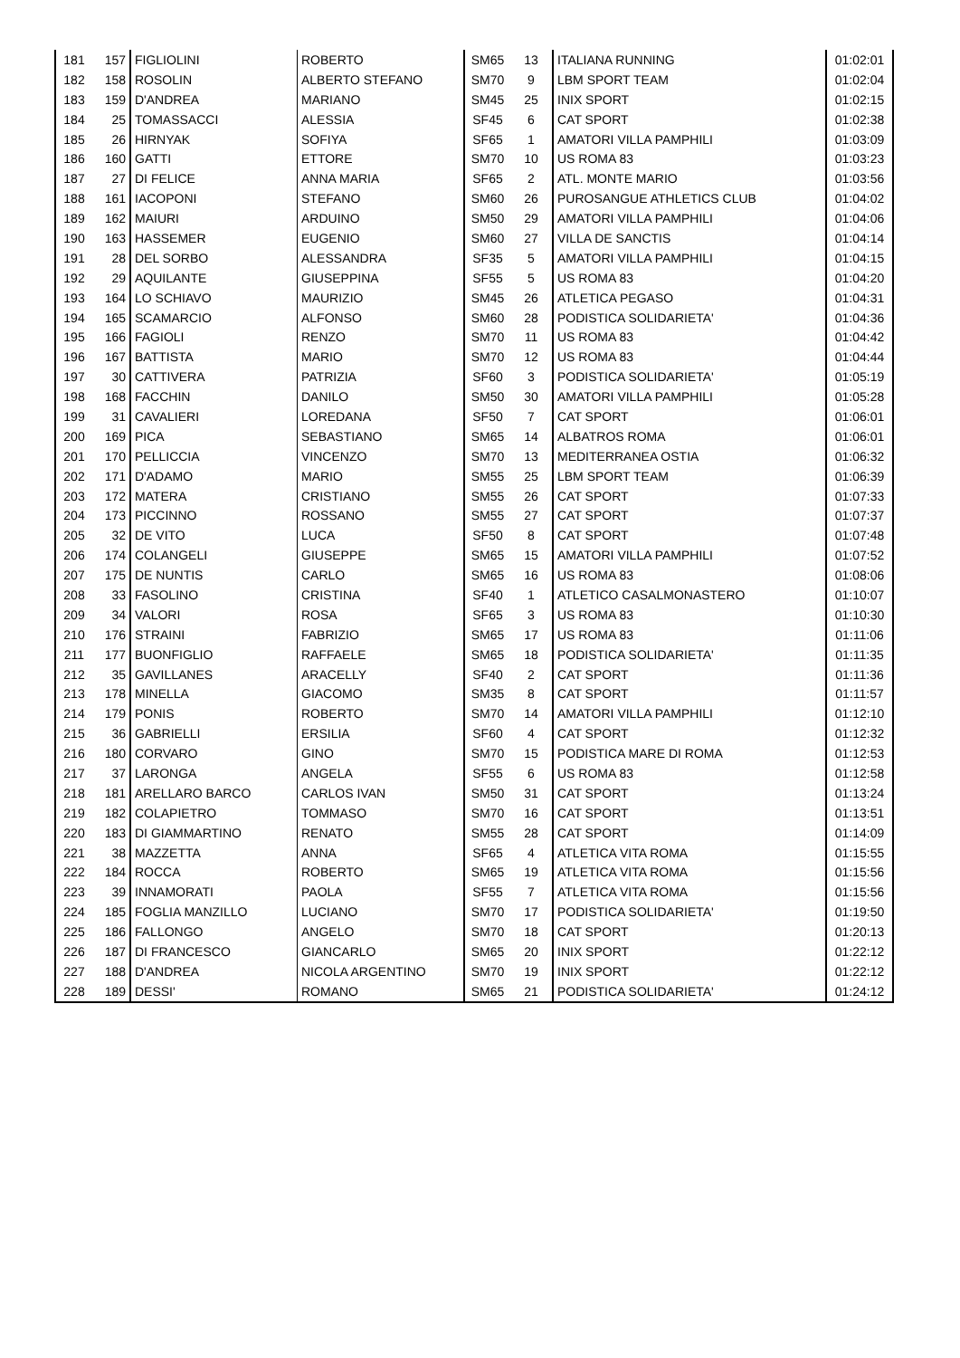| 181 | 157 | FIGLIOLINI | ROBERTO | SM65 | 13 | ITALIANA RUNNING | 01:02:01 |
| 182 | 158 | ROSOLIN | ALBERTO STEFANO | SM70 | 9 | LBM SPORT TEAM | 01:02:04 |
| 183 | 159 | D'ANDREA | MARIANO | SM45 | 25 | INIX SPORT | 01:02:15 |
| 184 | 25 | TOMASSACCI | ALESSIA | SF45 | 6 | CAT SPORT | 01:02:38 |
| 185 | 26 | HIRNYAK | SOFIYA | SF65 | 1 | AMATORI VILLA PAMPHILI | 01:03:09 |
| 186 | 160 | GATTI | ETTORE | SM70 | 10 | US ROMA 83 | 01:03:23 |
| 187 | 27 | DI FELICE | ANNA MARIA | SF65 | 2 | ATL. MONTE MARIO | 01:03:56 |
| 188 | 161 | IACOPONI | STEFANO | SM60 | 26 | PUROSANGUE ATHLETICS CLUB | 01:04:02 |
| 189 | 162 | MAIURI | ARDUINO | SM50 | 29 | AMATORI VILLA PAMPHILI | 01:04:06 |
| 190 | 163 | HASSEMER | EUGENIO | SM60 | 27 | VILLA DE SANCTIS | 01:04:14 |
| 191 | 28 | DEL SORBO | ALESSANDRA | SF35 | 5 | AMATORI VILLA PAMPHILI | 01:04:15 |
| 192 | 29 | AQUILANTE | GIUSEPPINA | SF55 | 5 | US ROMA 83 | 01:04:20 |
| 193 | 164 | LO SCHIAVO | MAURIZIO | SM45 | 26 | ATLETICA PEGASO | 01:04:31 |
| 194 | 165 | SCAMARCIO | ALFONSO | SM60 | 28 | PODISTICA SOLIDARIETA' | 01:04:36 |
| 195 | 166 | FAGIOLI | RENZO | SM70 | 11 | US ROMA 83 | 01:04:42 |
| 196 | 167 | BATTISTA | MARIO | SM70 | 12 | US ROMA 83 | 01:04:44 |
| 197 | 30 | CATTIVERA | PATRIZIA | SF60 | 3 | PODISTICA SOLIDARIETA' | 01:05:19 |
| 198 | 168 | FACCHIN | DANILO | SM50 | 30 | AMATORI VILLA PAMPHILI | 01:05:28 |
| 199 | 31 | CAVALIERI | LOREDANA | SF50 | 7 | CAT SPORT | 01:06:01 |
| 200 | 169 | PICA | SEBASTIANO | SM65 | 14 | ALBATROS ROMA | 01:06:01 |
| 201 | 170 | PELLICCIA | VINCENZO | SM70 | 13 | MEDITERRANEA OSTIA | 01:06:32 |
| 202 | 171 | D'ADAMO | MARIO | SM55 | 25 | LBM SPORT TEAM | 01:06:39 |
| 203 | 172 | MATERA | CRISTIANO | SM55 | 26 | CAT SPORT | 01:07:33 |
| 204 | 173 | PICCINNO | ROSSANO | SM55 | 27 | CAT SPORT | 01:07:37 |
| 205 | 32 | DE VITO | LUCA | SF50 | 8 | CAT SPORT | 01:07:48 |
| 206 | 174 | COLANGELI | GIUSEPPE | SM65 | 15 | AMATORI VILLA PAMPHILI | 01:07:52 |
| 207 | 175 | DE NUNTIS | CARLO | SM65 | 16 | US ROMA 83 | 01:08:06 |
| 208 | 33 | FASOLINO | CRISTINA | SF40 | 1 | ATLETICO CASALMONASTERO | 01:10:07 |
| 209 | 34 | VALORI | ROSA | SF65 | 3 | US ROMA 83 | 01:10:30 |
| 210 | 176 | STRAINI | FABRIZIO | SM65 | 17 | US ROMA 83 | 01:11:06 |
| 211 | 177 | BUONFIGLIO | RAFFAELE | SM65 | 18 | PODISTICA SOLIDARIETA' | 01:11:35 |
| 212 | 35 | GAVILLANES | ARACELLY | SF40 | 2 | CAT SPORT | 01:11:36 |
| 213 | 178 | MINELLA | GIACOMO | SM35 | 8 | CAT SPORT | 01:11:57 |
| 214 | 179 | PONIS | ROBERTO | SM70 | 14 | AMATORI VILLA PAMPHILI | 01:12:10 |
| 215 | 36 | GABRIELLI | ERSILIA | SF60 | 4 | CAT SPORT | 01:12:32 |
| 216 | 180 | CORVARO | GINO | SM70 | 15 | PODISTICA MARE DI ROMA | 01:12:53 |
| 217 | 37 | LARONGA | ANGELA | SF55 | 6 | US ROMA 83 | 01:12:58 |
| 218 | 181 | ARELLARO BARCO | CARLOS IVAN | SM50 | 31 | CAT SPORT | 01:13:24 |
| 219 | 182 | COLAPIETRO | TOMMASO | SM70 | 16 | CAT SPORT | 01:13:51 |
| 220 | 183 | DI GIAMMARTINO | RENATO | SM55 | 28 | CAT SPORT | 01:14:09 |
| 221 | 38 | MAZZETTA | ANNA | SF65 | 4 | ATLETICA VITA ROMA | 01:15:55 |
| 222 | 184 | ROCCA | ROBERTO | SM65 | 19 | ATLETICA VITA ROMA | 01:15:56 |
| 223 | 39 | INNAMORATI | PAOLA | SF55 | 7 | ATLETICA VITA ROMA | 01:15:56 |
| 224 | 185 | FOGLIA MANZILLO | LUCIANO | SM70 | 17 | PODISTICA SOLIDARIETA' | 01:19:50 |
| 225 | 186 | FALLONGO | ANGELO | SM70 | 18 | CAT SPORT | 01:20:13 |
| 226 | 187 | DI FRANCESCO | GIANCARLO | SM65 | 20 | INIX SPORT | 01:22:12 |
| 227 | 188 | D'ANDREA | NICOLA ARGENTINO | SM70 | 19 | INIX SPORT | 01:22:12 |
| 228 | 189 | DESSI' | ROMANO | SM65 | 21 | PODISTICA SOLIDARIETA' | 01:24:12 |